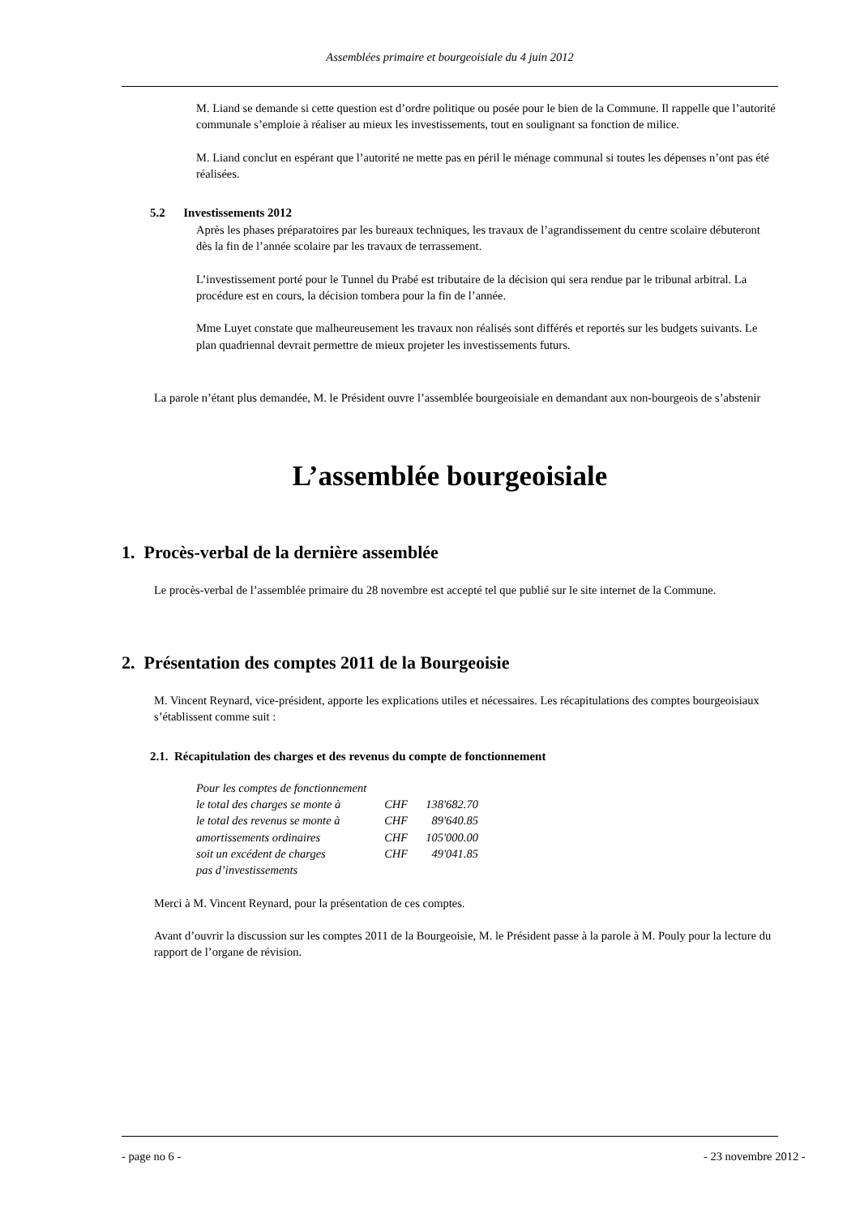Assemblées primaire et bourgeoisiale du 4 juin 2012
M. Liand se demande si cette question est d’ordre politique ou posée pour le bien de la Commune. Il rappelle que l’autorité communale s’emploie à réaliser au mieux les investissements, tout en soulignant sa fonction de milice.
M. Liand conclut en espérant que l’autorité ne mette pas en péril le ménage communal si toutes les dépenses n’ont pas été réalisées.
5.2 Investissements 2012
Après les phases préparatoires par les bureaux techniques, les travaux de l’agrandissement du centre scolaire débuteront dès la fin de l’année scolaire par les travaux de terrassement.
L’investissement porté pour le Tunnel du Prabé est tributaire de la décision qui sera rendue par le tribunal arbitral. La procédure est en cours, la décision tombera pour la fin de l’année.
Mme Luyet constate que malheureusement les travaux non réalisés sont différés et reportés sur les budgets suivants. Le plan quadriennal devrait permettre de mieux projeter les investissements futurs.
La parole n’étant plus demandée, M. le Président ouvre l’assemblée bourgeoisiale en demandant aux non-bourgeois de s’abstenir
L’assemblée bourgeoisiale
1. Procès-verbal de la dernière assemblée
Le procès-verbal de l’assemblée primaire du 28 novembre est accepté tel que publié sur le site internet de la Commune.
2. Présentation des comptes 2011 de la Bourgeoisie
M. Vincent Reynard, vice-président, apporte les explications utiles et nécessaires. Les récapitulations des comptes bourgeoisiaux s’établissent comme suit :
2.1. Récapitulation des charges et des revenus du compte de fonctionnement
| Pour les comptes de fonctionnement | | |
| le total des charges se monte à | CHF | 138'682.70 |
| le total des revenus se monte à | CHF | 89'640.85 |
| amortissements ordinaires | CHF | 105'000.00 |
| soit un excédent de charges | CHF | 49'041.85 |
| pas d’investissements | | |
Merci à M. Vincent Reynard, pour la présentation de ces comptes.
Avant d’ouvrir la discussion sur les comptes 2011 de la Bourgeoisie, M. le Président passe à la parole à M. Pouly pour la lecture du rapport de l’organe de révision.
- page no 6 - - 23 novembre 2012 -